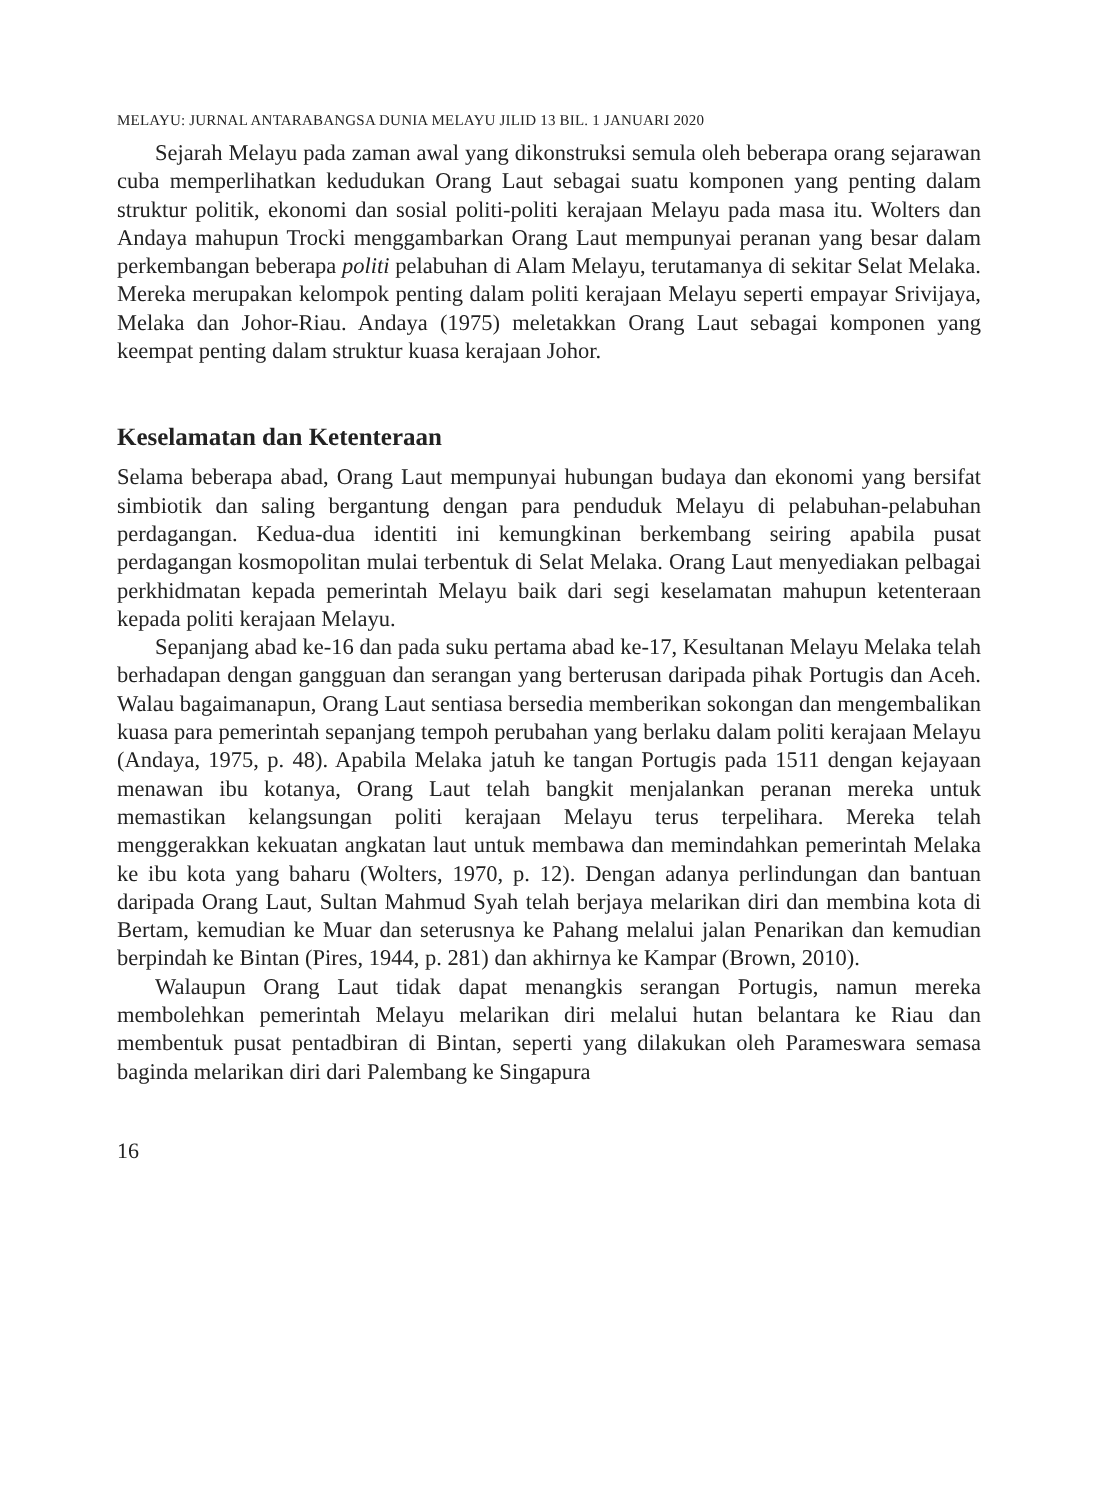MELAYU: JURNAL ANTARABANGSA DUNIA MELAYU JILID 13 BIL. 1 JANUARI 2020
Sejarah Melayu pada zaman awal yang dikonstruksi semula oleh beberapa orang sejarawan cuba memperlihatkan kedudukan Orang Laut sebagai suatu komponen yang penting dalam struktur politik, ekonomi dan sosial politi-politi kerajaan Melayu pada masa itu. Wolters dan Andaya mahupun Trocki menggambarkan Orang Laut mempunyai peranan yang besar dalam perkembangan beberapa politi pelabuhan di Alam Melayu, terutamanya di sekitar Selat Melaka. Mereka merupakan kelompok penting dalam politi kerajaan Melayu seperti empayar Srivijaya, Melaka dan Johor-Riau. Andaya (1975) meletakkan Orang Laut sebagai komponen yang keempat penting dalam struktur kuasa kerajaan Johor.
Keselamatan dan Ketenteraan
Selama beberapa abad, Orang Laut mempunyai hubungan budaya dan ekonomi yang bersifat simbiotik dan saling bergantung dengan para penduduk Melayu di pelabuhan-pelabuhan perdagangan. Kedua-dua identiti ini kemungkinan berkembang seiring apabila pusat perdagangan kosmopolitan mulai terbentuk di Selat Melaka. Orang Laut menyediakan pelbagai perkhidmatan kepada pemerintah Melayu baik dari segi keselamatan mahupun ketenteraan kepada politi kerajaan Melayu.
Sepanjang abad ke-16 dan pada suku pertama abad ke-17, Kesultanan Melayu Melaka telah berhadapan dengan gangguan dan serangan yang berterusan daripada pihak Portugis dan Aceh. Walau bagaimanapun, Orang Laut sentiasa bersedia memberikan sokongan dan mengembalikan kuasa para pemerintah sepanjang tempoh perubahan yang berlaku dalam politi kerajaan Melayu (Andaya, 1975, p. 48). Apabila Melaka jatuh ke tangan Portugis pada 1511 dengan kejayaan menawan ibu kotanya, Orang Laut telah bangkit menjalankan peranan mereka untuk memastikan kelangsungan politi kerajaan Melayu terus terpelihara. Mereka telah menggerakkan kekuatan angkatan laut untuk membawa dan memindahkan pemerintah Melaka ke ibu kota yang baharu (Wolters, 1970, p. 12). Dengan adanya perlindungan dan bantuan daripada Orang Laut, Sultan Mahmud Syah telah berjaya melarikan diri dan membina kota di Bertam, kemudian ke Muar dan seterusnya ke Pahang melalui jalan Penarikan dan kemudian berpindah ke Bintan (Pires, 1944, p. 281) dan akhirnya ke Kampar (Brown, 2010).
Walaupun Orang Laut tidak dapat menangkis serangan Portugis, namun mereka membolehkan pemerintah Melayu melarikan diri melalui hutan belantara ke Riau dan membentuk pusat pentadbiran di Bintan, seperti yang dilakukan oleh Parameswara semasa baginda melarikan diri dari Palembang ke Singapura
16